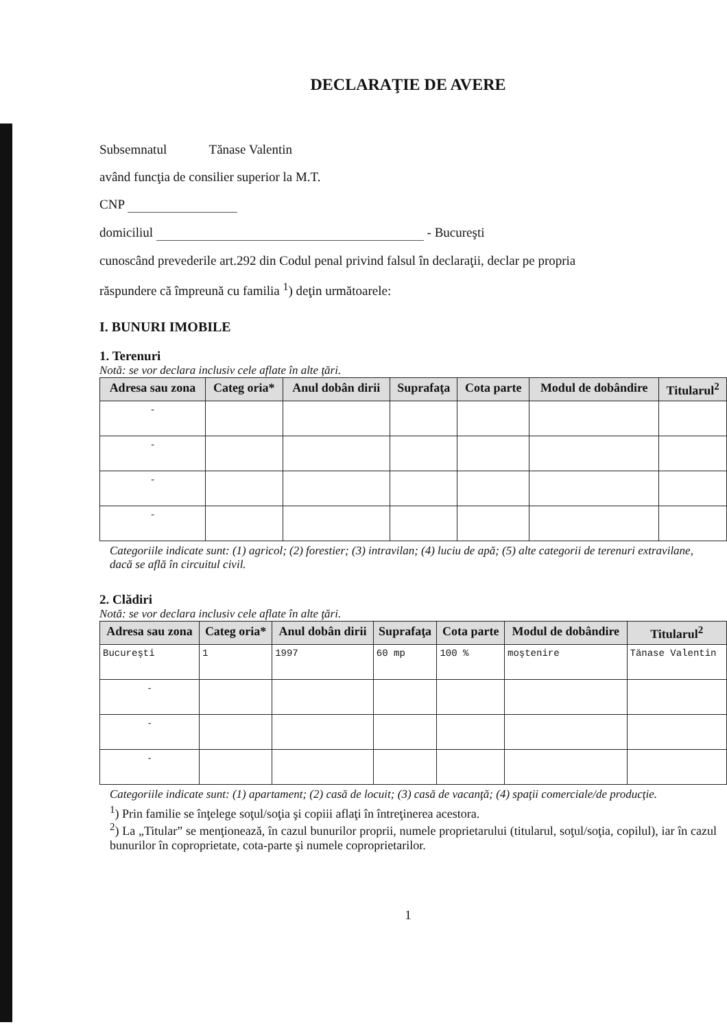DECLARAŢIE DE AVERE
Subsemnatul Tănase Valentin
având funcţia de consilier superior la M.T.
CNP
domiciliul - Bucureşti
cunoscând prevederile art.292 din Codul penal privind falsul în declaraţii, declar pe propria
răspundere că împreună cu familia <sup>1</sup>) deţin următoarele:
I. BUNURI IMOBILE
1. Terenuri
Notă: se vor declara inclusiv cele aflate în alte ţări.
| Adresa sau zona | Categ oria* | Anul dobân dirii | Suprafaţa | Cota parte | Modul de dobândire | Titularul<sup>2</sup> |
| --- | --- | --- | --- | --- | --- | --- |
| - | | | | | | |
| - | | | | | | |
| - | | | | | | |
| - | | | | | | |
Categoriile indicate sunt: (1) agricol; (2) forestier; (3) intravilan; (4) luciu de apă; (5) alte categorii de terenuri extravilane, dacă se află în circuitul civil.
2. Clădiri
Notă: se vor declara inclusiv cele aflate în alte ţări.
| Adresa sau zona | Categ oria* | Anul dobân dirii | Suprafaţa | Cota parte | Modul de dobândire | Titularul<sup>2</sup> |
| --- | --- | --- | --- | --- | --- | --- |
| Bucureşti | 1 | 1997 | 60 mp | 100 % | moştenire | Tănase Valentin |
| - | | | | | | |
| - | | | | | | |
| - | | | | | | |
Categoriile indicate sunt: (1) apartament; (2) casă de locuit; (3) casă de vacanţă; (4) spaţii comerciale/de producţie.
<sup>1</sup>) Prin familie se înţelege soţul/soţia şi copiii aflaţi în întreţinerea acestora.
<sup>2</sup>) La „Titular” se menţionează, în cazul bunurilor proprii, numele proprietarului (titularul, soţul/soţia, copilul), iar în cazul bunurilor în coproprietate, cota-parte şi numele coproprietarilor.
1